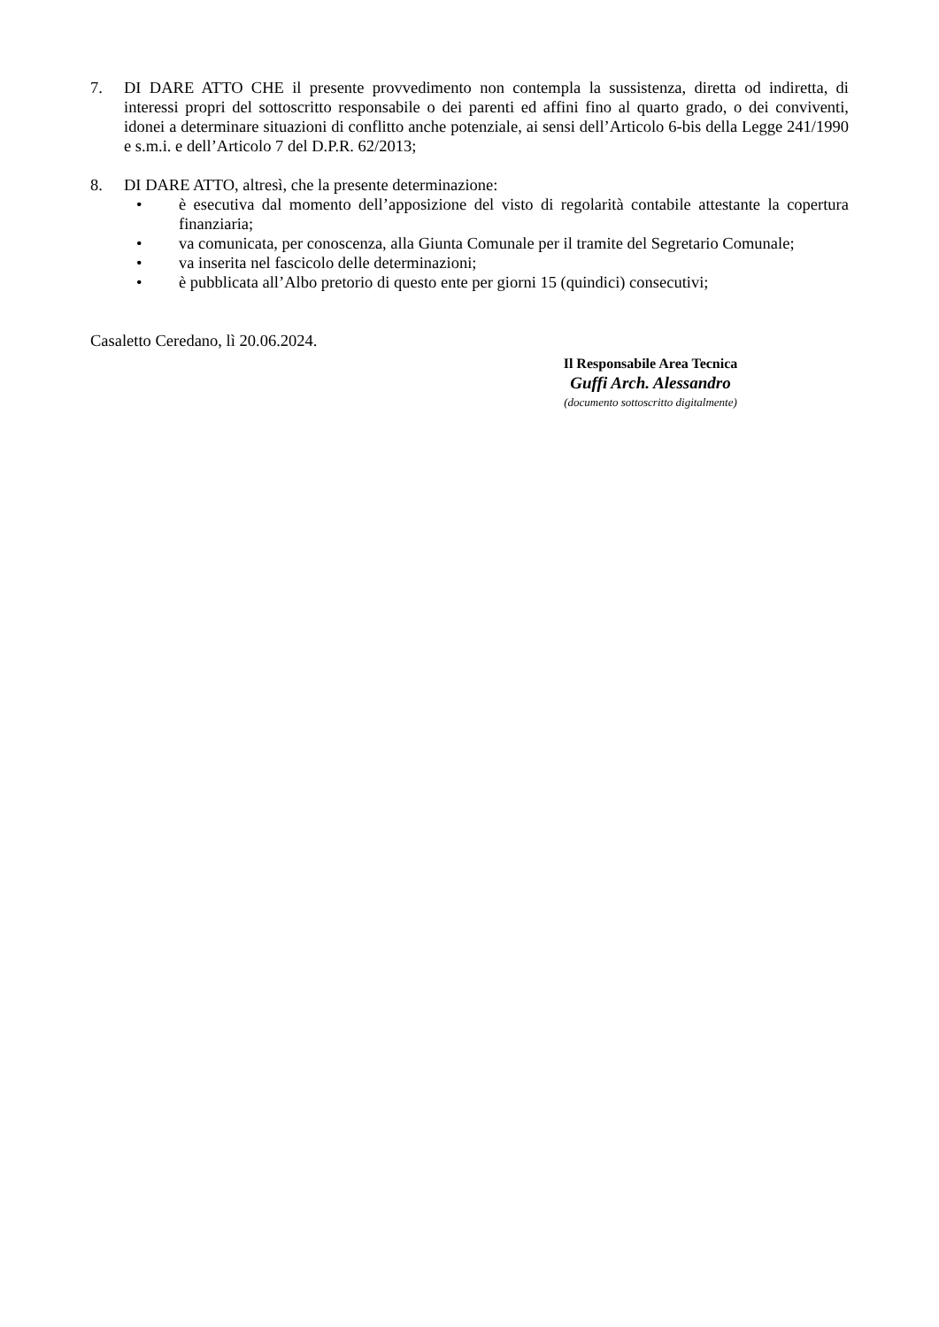7. DI DARE ATTO CHE il presente provvedimento non contempla la sussistenza, diretta od indiretta, di interessi propri del sottoscritto responsabile o dei parenti ed affini fino al quarto grado, o dei conviventi, idonei a determinare situazioni di conflitto anche potenziale, ai sensi dell’Articolo 6-bis della Legge 241/1990 e s.m.i. e dell’Articolo 7 del D.P.R. 62/2013;
8. DI DARE ATTO, altresì, che la presente determinazione:
• è esecutiva dal momento dell’apposizione del visto di regolarità contabile attestante la copertura finanziaria;
• va comunicata, per conoscenza, alla Giunta Comunale per il tramite del Segretario Comunale;
• va inserita nel fascicolo delle determinazioni;
• è pubblicata all’Albo pretorio di questo ente per giorni 15 (quindici) consecutivi;
Casaletto Ceredano, lì 20.06.2024.
Il Responsabile Area Tecnica
Guffi Arch. Alessandro
(documento sottoscritto digitalmente)